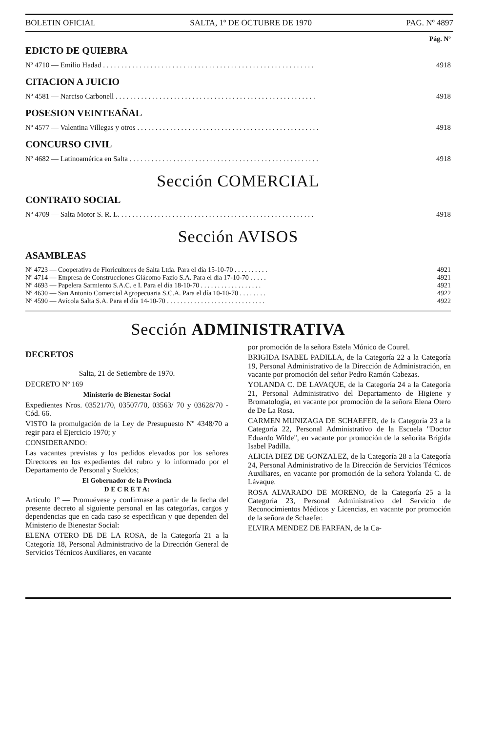BOLETIN OFICIAL SALTA, 1º DE OCTUBRE DE 1970 PAG. Nº 4897
Pág. Nº
EDICTO DE QUIEBRA
Nº 4710 — Emilio Hadad . . . . . . . . . . . . . . . . . . . . . . . . . . . . . . . . . . . . . . . . . . . . . . . . . . . . . . . . . . 4918
CITACION A JUICIO
Nº 4581 — Narciso Carbonell . . . . . . . . . . . . . . . . . . . . . . . . . . . . . . . . . . . . . . . . . . . . . . . . . . . . . . . 4918
POSESION VEINTEAÑAL
Nº 4577 — Valentina Villegas y otros . . . . . . . . . . . . . . . . . . . . . . . . . . . . . . . . . . . . . . . . . . . . . . . . . . 4918
CONCURSO CIVIL
Nº 4682 — Latinoamérica en Salta . . . . . . . . . . . . . . . . . . . . . . . . . . . . . . . . . . . . . . . . . . . . . . . . . . . . 4918
Sección COMERCIAL
CONTRATO SOCIAL
Nº 4709 — Salta Motor S. R. L. . . . . . . . . . . . . . . . . . . . . . . . . . . . . . . . . . . . . . . . . . . . . . . . . . . . . . 4918
Sección AVISOS
ASAMBLEAS
Nº 4723 — Cooperativa de Floricultores de Salta Ltda. Para el día 15-10-70 . . . . . . . . . . 4921
Nº 4714 — Empresa de Construcciones Giácomo Fazio S.A. Para el día 17-10-70 . . . . . 4921
Nº 4693 — Papelera Sarmiento S.A.C. e I. Para el día 18-10-70 . . . . . . . . . . . . . . . . . . 4921
Nº 4630 — San Antonio Comercial Agropecuaria S.C.A. Para el día 10-10-70 . . . . . . . . 4922
Nº 4590 — Avícola Salta S.A. Para el día 14-10-70 . . . . . . . . . . . . . . . . . . . . . . . . . . . . . 4922
Sección ADMINISTRATIVA
DECRETOS
Salta, 21 de Setiembre de 1970.
DECRETO Nº 169
Ministerio de Bienestar Social
Expedientes Nros. 03521/70, 03507/70, 03563/ 70 y 03628/70 - Cód. 66.
VISTO la promulgación de la Ley de Presupuesto Nº 4348/70 a regir para el Ejercicio 1970; y
CONSIDERANDO:
Las vacantes previstas y los pedidos elevados por los señores Directores en los expedientes del rubro y lo informado por el Departamento de Personal y Sueldos;
El Gobernador de la Provincia
D E C R E T A:
Artículo 1º — Promuévese y confírmase a partir de la fecha del presente decreto al siguiente personal en las categorías, cargos y dependencias que en cada caso se especifican y que dependen del Ministerio de Bienestar Social:
ELENA OTERO DE DE LA ROSA, de la Categoría 21 a la Categoría 18, Personal Administrativo de la Dirección General de Servicios Técnicos Auxiliares, en vacante
por promoción de la señora Estela Mónico de Courel.
BRIGIDA ISABEL PADILLA, de la Categoría 22 a la Categoría 19, Personal Administrativo de la Dirección de Administración, en vacante por promoción del señor Pedro Ramón Cabezas.
YOLANDA C. DE LAVAQUE, de la Categoría 24 a la Categoría 21, Personal Administrativo del Departamento de Higiene y Bromatología, en vacante por promoción de la señora Elena Otero de De La Rosa.
CARMEN MUNIZAGA DE SCHAEFER, de la Categoría 23 a la Categoría 22, Personal Administrativo de la Escuela "Doctor Eduardo Wilde", en vacante por promoción de la señorita Brígida Isabel Padilla.
ALICIA DIEZ DE GONZALEZ, de la Categoría 28 a la Categoría 24, Personal Administrativo de la Dirección de Servicios Técnicos Auxiliares, en vacante por promoción de la señora Yolanda C. de Lávaque.
ROSA ALVARADO DE MORENO, de la Categoría 25 a la Categoría 23, Personal Administrativo del Servicio de Reconocimientos Médicos y Licencias, en vacante por promoción de la señora de Schaefer.
ELVIRA MENDEZ DE FARFAN, de la Ca-